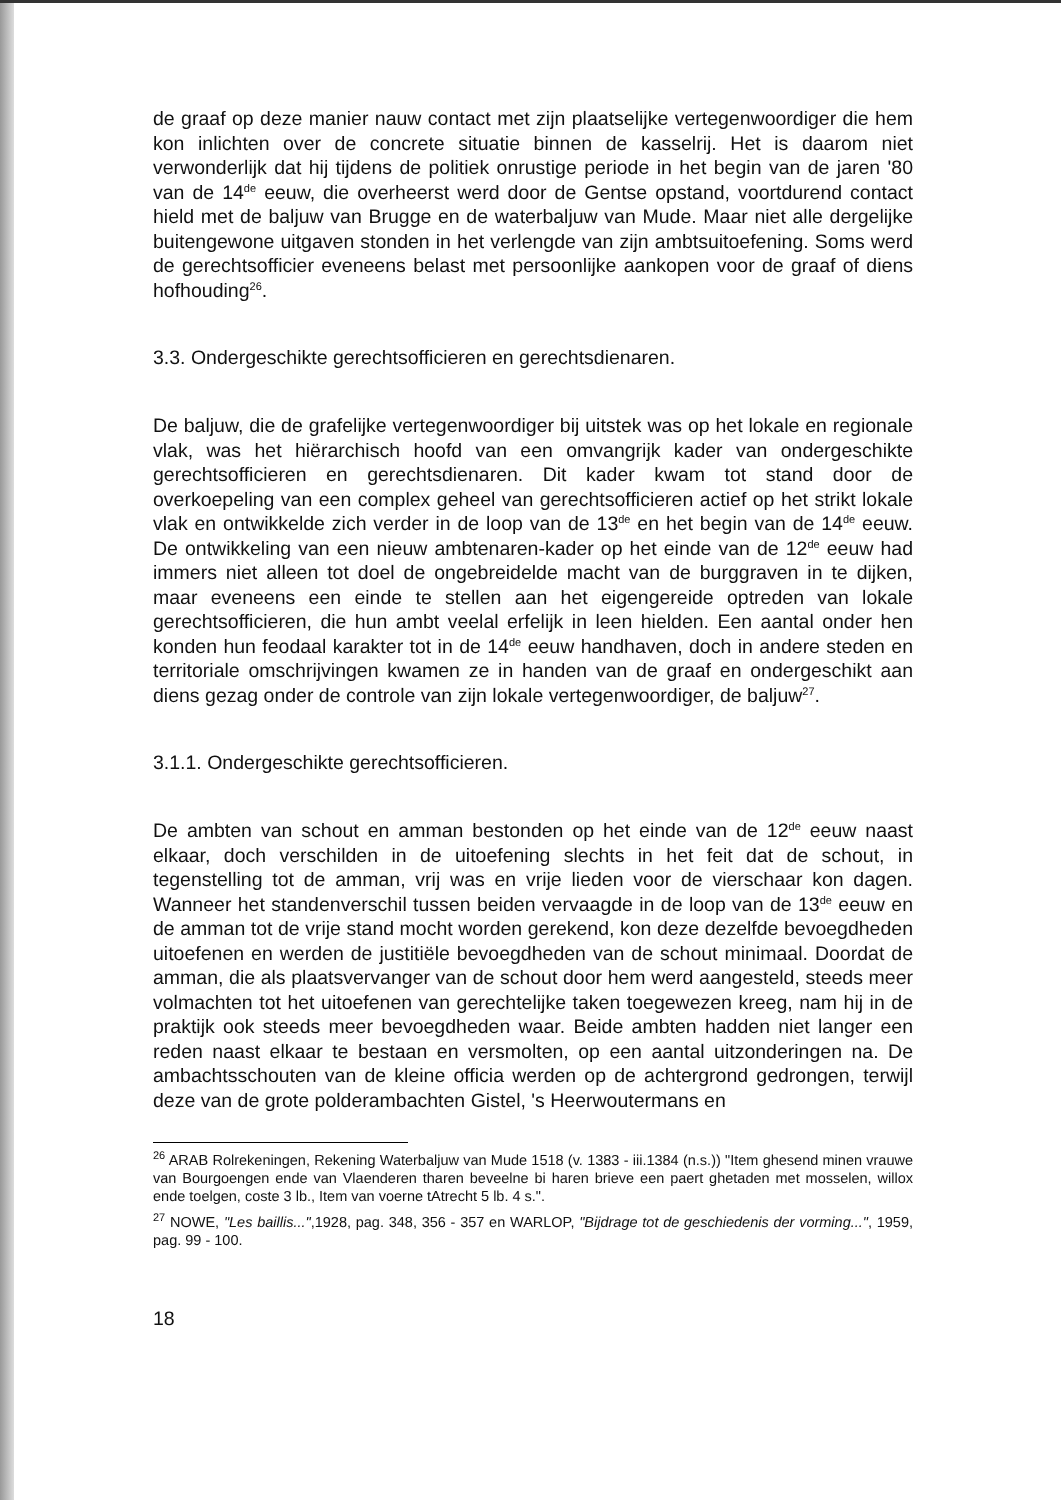de graaf op deze manier nauw contact met zijn plaatselijke vertegenwoordiger die hem kon inlichten over de concrete situatie binnen de kasselrij. Het is daarom niet verwonderlijk dat hij tijdens de politiek onrustige periode in het begin van de jaren '80 van de 14<sup>de</sup> eeuw, die overheerst werd door de Gentse opstand, voortdurend contact hield met de baljuw van Brugge en de waterbaljuw van Mude. Maar niet alle dergelijke buitengewone uitgaven stonden in het verlengde van zijn ambtsuitoefening. Soms werd de gerechtsofficier eveneens belast met persoonlijke aankopen voor de graaf of diens hofhouding<sup>26</sup>.
3.3. Ondergeschikte gerechtsofficieren en gerechtsdienaren.
De baljuw, die de grafelijke vertegenwoordiger bij uitstek was op het lokale en regionale vlak, was het hiërarchisch hoofd van een omvangrijk kader van ondergeschikte gerechtsofficieren en gerechtsdienaren. Dit kader kwam tot stand door de overkoepeling van een complex geheel van gerechtsofficieren actief op het strikt lokale vlak en ontwikkelde zich verder in de loop van de 13<sup>de</sup> en het begin van de 14<sup>de</sup> eeuw. De ontwikkeling van een nieuw ambtenaren-kader op het einde van de 12<sup>de</sup> eeuw had immers niet alleen tot doel de ongebreidelde macht van de burggraven in te dijken, maar eveneens een einde te stellen aan het eigengereide optreden van lokale gerechtsofficieren, die hun ambt veelal erfelijk in leen hielden. Een aantal onder hen konden hun feodaal karakter tot in de 14<sup>de</sup> eeuw handhaven, doch in andere steden en territoriale omschrijvingen kwamen ze in handen van de graaf en ondergeschikt aan diens gezag onder de controle van zijn lokale vertegenwoordiger, de baljuw<sup>27</sup>.
3.1.1. Ondergeschikte gerechtsofficieren.
De ambten van schout en amman bestonden op het einde van de 12<sup>de</sup> eeuw naast elkaar, doch verschilden in de uitoefening slechts in het feit dat de schout, in tegenstelling tot de amman, vrij was en vrije lieden voor de vierschaar kon dagen. Wanneer het standenverschil tussen beiden vervaagde in de loop van de 13<sup>de</sup> eeuw en de amman tot de vrije stand mocht worden gerekend, kon deze dezelfde bevoegdheden uitoefenen en werden de justitiële bevoegdheden van de schout minimaal. Doordat de amman, die als plaatsvervanger van de schout door hem werd aangesteld, steeds meer volmachten tot het uitoefenen van gerechtelijke taken toegewezen kreeg, nam hij in de praktijk ook steeds meer bevoegdheden waar. Beide ambten hadden niet langer een reden naast elkaar te bestaan en versmolten, op een aantal uitzonderingen na. De ambachtsschouten van de kleine officia werden op de achtergrond gedrongen, terwijl deze van de grote polderambachten Gistel, 's Heerwoutermans en
<sup>26</sup> ARAB Rolrekeningen, Rekening Waterbaljuw van Mude 1518 (v. 1383 - iii.1384 (n.s.)) "Item ghesend minen vrauwe van Bourgoengen ende van Vlaenderen tharen beveelne bi haren brieve een paert ghetaden met mosselen, willox ende toelgen, coste 3 lb., Item van voerne tAtrecht 5 lb. 4 s.".
<sup>27</sup> NOWE, "Les baillis...",1928, pag. 348, 356 - 357 en WARLOP, "Bijdrage tot de geschiedenis der vorming...", 1959, pag. 99 - 100.
18